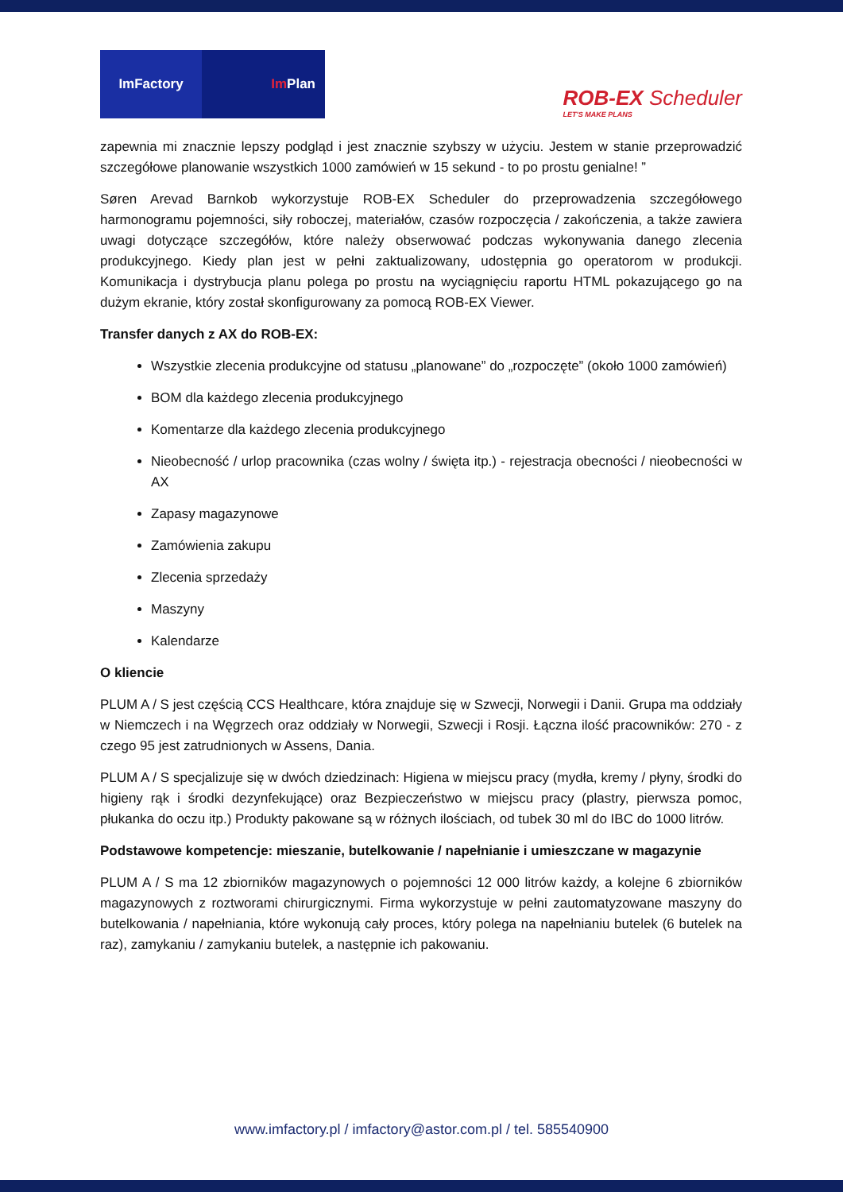ImFactory Im Plan
ROB-EX Scheduler
LET'S MAKE PLANS
zapewnia mi znacznie lepszy podgląd i jest znacznie szybszy w użyciu. Jestem w stanie przeprowadzić szczegółowe planowanie wszystkich 1000 zamówień w 15 sekund - to po prostu genialne! ”
Søren Arevad Barnkob wykorzystuje ROB-EX Scheduler do przeprowadzenia szczegółowego harmonogramu pojemności, siły roboczej, materiałów, czasów rozpoczęcia / zakończenia, a także zawiera uwagi dotyczące szczegółów, które należy obserwować podczas wykonywania danego zlecenia produkcyjnego. Kiedy plan jest w pełni zaktualizowany, udostępnia go operatorom w produkcji. Komunikacja i dystrybucja planu polega po prostu na wyciągnięciu raportu HTML pokazującego go na dużym ekranie, który został skonfigurowany za pomocą ROB-EX Viewer.
Transfer danych z AX do ROB-EX:
Wszystkie zlecenia produkcyjne od statusu „planowane” do „rozpoczęte” (około 1000 zamówień)
BOM dla każdego zlecenia produkcyjnego
Komentarze dla każdego zlecenia produkcyjnego
Nieobecność / urlop pracownika (czas wolny / święta itp.) - rejestracja obecności / nieobecności w AX
Zapasy magazynowe
Zamówienia zakupu
Zlecenia sprzedaży
Maszyny
Kalendarze
O kliencie
PLUM A / S jest częścią CCS Healthcare, która znajduje się w Szwecji, Norwegii i Danii. Grupa ma oddziały w Niemczech i na Węgrzech oraz oddziały w Norwegii, Szwecji i Rosji. Łączna ilość pracowników: 270 - z czego 95 jest zatrudnionych w Assens, Dania.
PLUM A / S specjalizuje się w dwóch dziedzinach: Higiena w miejscu pracy (mydła, kremy / płyny, środki do higieny rąk i środki dezynfekujące) oraz Bezpieczeństwo w miejscu pracy (plastry, pierwsza pomoc, płukanka do oczu itp.) Produkty pakowane są w różnych ilościach, od tubek 30 ml do IBC do 1000 litrów.
Podstawowe kompetencje: mieszanie, butelkowanie / napełnianie i umieszczane w magazynie
PLUM A / S ma 12 zbiorników magazynowych o pojemności 12 000 litrów każdy, a kolejne 6 zbiorników magazynowych z roztworami chirurgicznymi. Firma wykorzystuje w pełni zautomatyzowane maszyny do butelkowania / napełniania, które wykonują cały proces, który polega na napełnianiu butelek (6 butelek na raz), zamykaniu / zamykaniu butelek, a następnie ich pakowaniu.
www.imfactory.pl / imfactory@astor.com.pl / tel. 585540900